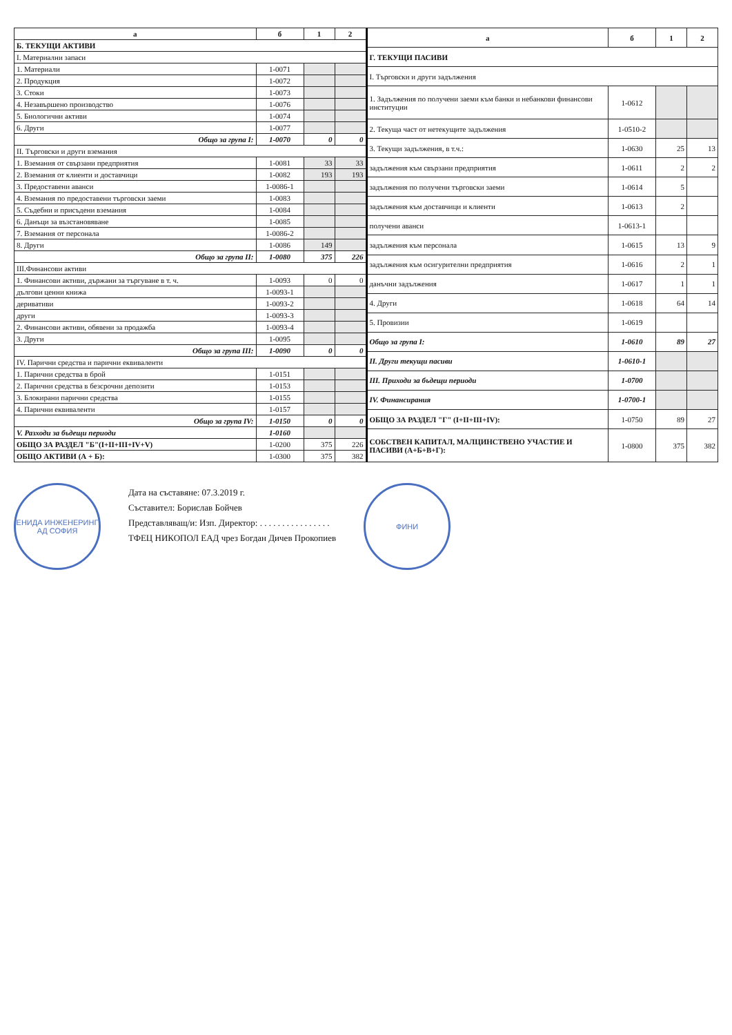| а | б | 1 | 2 |
| --- | --- | --- | --- |
| Б. ТЕКУЩИ АКТИВИ | | | |
| I. Материални запаси | | | |
| 1. Материали | 1-0071 | | |
| 2. Продукция | 1-0072 | | |
| 3. Стоки | 1-0073 | | |
| 4. Незавършено производство | 1-0076 | | |
| 5. Биологични активи | 1-0074 | | |
| 6. Други | 1-0077 | | |
| Общо за група I: | 1-0070 | 0 | 0 |
| II. Търговски и други вземания | | | |
| 1. Вземания от свързани предприятия | 1-0081 | 33 | 33 |
| 2. Вземания от клиенти и доставчици | 1-0082 | 193 | 193 |
| 3. Предоставени аванси | 1-0086-1 | | |
| 4. Вземания по предоставени търговски заеми | 1-0083 | | |
| 5. Съдебни и присъдени вземания | 1-0084 | | |
| 6. Данъци за възстановяване | 1-0085 | | |
| 7. Вземания от персонала | 1-0086-2 | | |
| 8. Други | 1-0086 | 149 | |
| Общо за група II: | 1-0080 | 375 | 226 |
| III.Финансови активи | | | |
| 1. Финансови активи, държани за търгуване в т. ч. | 1-0093 | 0 | 0 |
| дългови ценни книжа | 1-0093-1 | | |
| деривативи | 1-0093-2 | | |
| други | 1-0093-3 | | |
| 2. Финансови активи, обявени за продажба | 1-0093-4 | | |
| 3. Други | 1-0095 | | |
| Общо за група III: | 1-0090 | 0 | 0 |
| IV. Парични средства и парични еквиваленти | | | |
| 1. Парични средства в брой | 1-0151 | | |
| 2. Парични средства в безсрочни депозити | 1-0153 | | |
| 3. Блокирани парични средства | 1-0155 | | |
| 4. Парични еквиваленти | 1-0157 | | |
| Общо за група IV: | 1-0150 | 0 | 0 |
| V. Разходи за бъдещи периоди | 1-0160 | | |
| ОБЩО ЗА РАЗДЕЛ "Б"(I+II+III+IV+V) | 1-0200 | 375 | 226 |
| ОБЩО АКТИВИ (А + Б): | 1-0300 | 375 | 382 |
| а | б | 1 | 2 |
| --- | --- | --- | --- |
| Г. ТЕКУЩИ ПАСИВИ | | | |
| I. Търговски и други задължения | | | |
| 1. Задължения по получени заеми към банки и небанкови финансови институции | 1-0612 | | |
| 2. Текуща част от нетекущите задължения | 1-0510-2 | | |
| 3. Текущи задължения, в т.ч.: | 1-0630 | 25 | 13 |
| задължения към свързани предприятия | 1-0611 | 2 | 2 |
| задължения по получени търговски заеми | 1-0614 | 5 | |
| задължения към доставчици и клиенти | 1-0613 | 2 | |
| получени аванси | 1-0613-1 | | |
| задължения към персонала | 1-0615 | 13 | 9 |
| задължения към осигурителни предприятия | 1-0616 | 2 | 1 |
| данъчни задължения | 1-0617 | 1 | 1 |
| 4. Други | 1-0618 | 64 | 14 |
| 5. Провизии | 1-0619 | | |
| Общо за група I: | 1-0610 | 89 | 27 |
| II. Други текущи пасиви | 1-0610-1 | | |
| III. Приходи за бъдещи периоди | 1-0700 | | |
| IV. Финансирания | 1-0700-1 | | |
| ОБЩО ЗА РАЗДЕЛ "Г" (I+II+III+IV): | 1-0750 | 89 | 27 |
| СОБСТВЕН КАПИТАЛ, МАЛЦИНСТВЕНО УЧАСТИЕ И ПАСИВИ (А+Б+В+Г): | 1-0800 | 375 | 382 |
ЕНИДА ИНЖЕНЕРИНГ АД СОФИЯ
Дата на съставяне: 07.3.2019 г.
Съставител: Борислав Бойчев
Представляващ/и: Изп. Директор: . . . . . . . . . . . . . . . .
ТФЕЦ НИКОПОЛ ЕАД чрез Богдан Дичев Прокопиев
ФИНИ